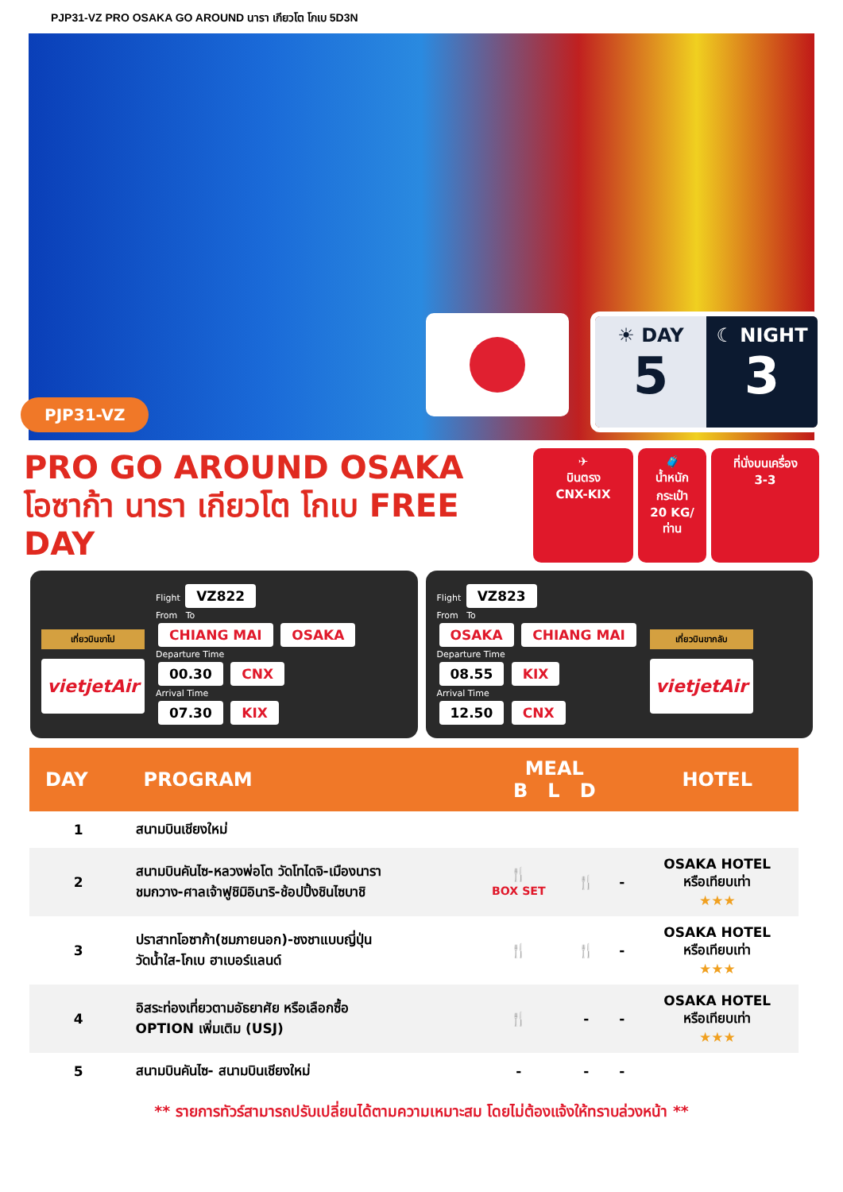PJP31-VZ PRO OSAKA GO AROUND นารา เกียวโต โกเบ 5D3N
PJP31-VZ
☀ DAY
5
☾ NIGHT
3
PRO GO AROUND OSAKA
โอซาก้า นารา เกียวโต โกเบ FREE DAY
✈
บินตรง
CNX-KIX
🧳
น้ำหนักกระเป๋า
20 KG/ท่าน
ที่นั่งบนเครื่อง
3-3
เที่ยวบินขาไป
vietjetAir
Flight VZ822
From To
CHIANG MAI OSAKA
Departure Time
00.30 CNX
Arrival Time
07.30 KIX
Flight VZ823
From To
OSAKA CHIANG MAI
Departure Time
08.55 KIX
Arrival Time
12.50 CNX
เที่ยวบินขากลับ
vietjetAir
| DAY | PROGRAM | MEAL B L D | | | HOTEL |
| --- | --- | --- | --- | --- | --- |
| 1 | สนามบินเชียงใหม่ | | | | |
| 2 | สนามบินคันไซ-หลวงพ่อโต วัดโทไดจิ-เมืองนารา ชมกวาง-ศาลเจ้าฟูชิมิอินาริ-ช้อปปิ้งชินไซบาชิ | 🍴 BOX SET | 🍴 | - | OSAKA HOTEL หรือเทียบเท่า ★★★ |
| 3 | ปราสาทโอซาก้า(ชมภายนอก)-ชงชาแบบญี่ปุ่น วัดน้ำใส-โกเบ ฮาเบอร์แลนด์ | 🍴 | 🍴 | - | OSAKA HOTEL หรือเทียบเท่า ★★★ |
| 4 | อิสระท่องเที่ยวตามอัธยาศัย หรือเลือกซื้อ OPTION เพิ่มเติม (USJ) | 🍴 | - | - | OSAKA HOTEL หรือเทียบเท่า ★★★ |
| 5 | สนามบินคันไซ- สนามบินเชียงใหม่ | - | - | - | |
** รายการทัวร์สามารถปรับเปลี่ยนได้ตามความเหมาะสม โดยไม่ต้องแจ้งให้ทราบล่วงหน้า **